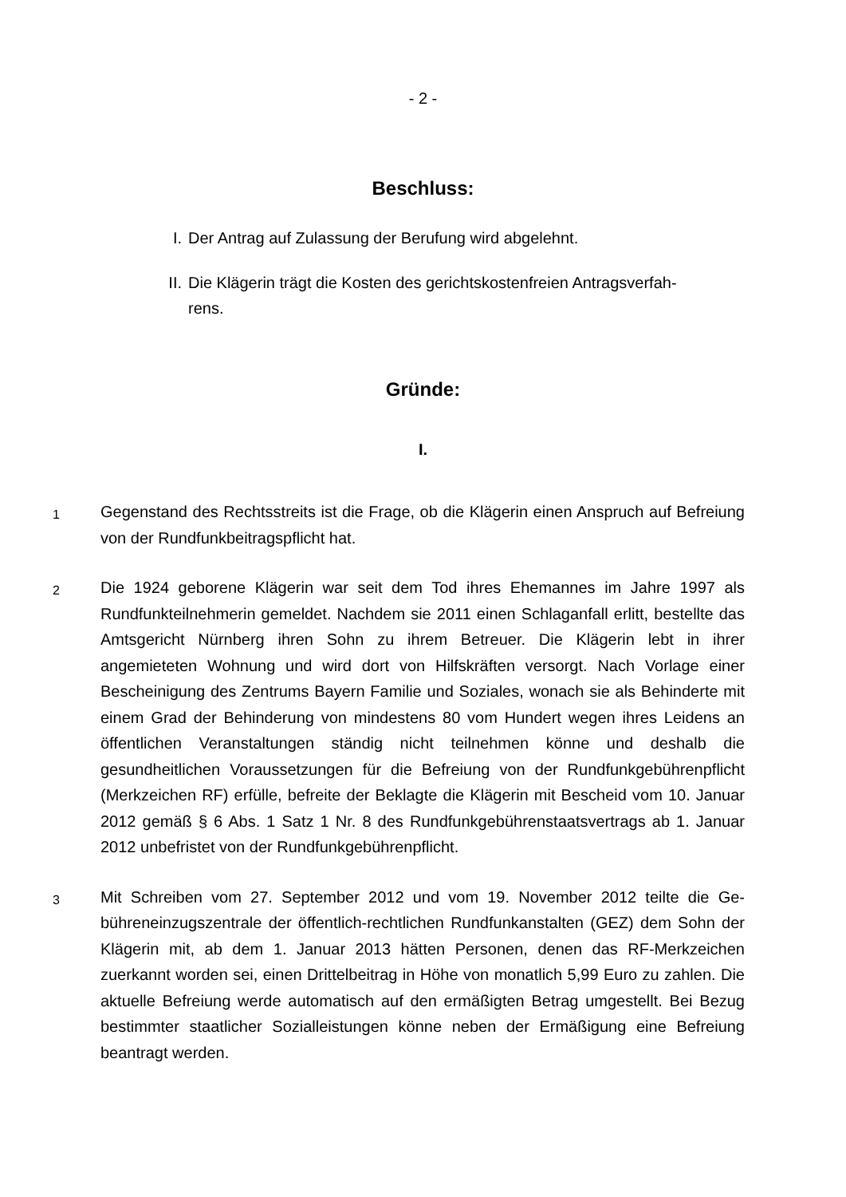- 2 -
Beschluss:
I. Der Antrag auf Zulassung der Berufung wird abgelehnt.
II. Die Klägerin trägt die Kosten des gerichtskostenfreien Antragsverfah­rens.
Gründe:
I.
1 Gegenstand des Rechtsstreits ist die Frage, ob die Klägerin einen Anspruch auf Be­freiung von der Rundfunkbeitragspflicht hat.
2 Die 1924 geborene Klägerin war seit dem Tod ihres Ehemannes im Jahre 1997 als Rundfunkteilnehmerin gemeldet. Nachdem sie 2011 einen Schlaganfall erlitt, bestell­te das Amtsgericht Nürnberg ihren Sohn zu ihrem Betreuer. Die Klägerin lebt in ihrer angemieteten Wohnung und wird dort von Hilfskräften versorgt. Nach Vorlage einer Bescheinigung des Zentrums Bayern Familie und Soziales, wonach sie als Behinder­te mit einem Grad der Behinderung von mindestens 80 vom Hundert wegen ihres Leidens an öffentlichen Veranstaltungen ständig nicht teilnehmen könne und deshalb die gesundheitlichen Voraussetzungen für die Befreiung von der Rundfunkgebühren­pflicht (Merkzeichen RF) erfülle, befreite der Beklagte die Klägerin mit Bescheid vom 10. Januar 2012 gemäß § 6 Abs. 1 Satz 1 Nr. 8 des Rundfunkgebührenstaatsver­trags ab 1. Januar 2012 unbefristet von der Rundfunkgebührenpflicht.
3 Mit Schreiben vom 27. September 2012 und vom 19. November 2012 teilte die Ge­bühreneinzugszentrale der öffentlich-rechtlichen Rundfunkanstalten (GEZ) dem Sohn der Klägerin mit, ab dem 1. Januar 2013 hätten Personen, denen das RF-Merkzei­chen zuerkannt worden sei, einen Drittelbeitrag in Höhe von monatlich 5,99 Euro zu zahlen. Die aktuelle Befreiung werde automatisch auf den ermäßigten Betrag umge­stellt. Bei Bezug bestimmter staatlicher Sozialleistungen könne neben der Ermäßi­gung eine Befreiung beantragt werden.